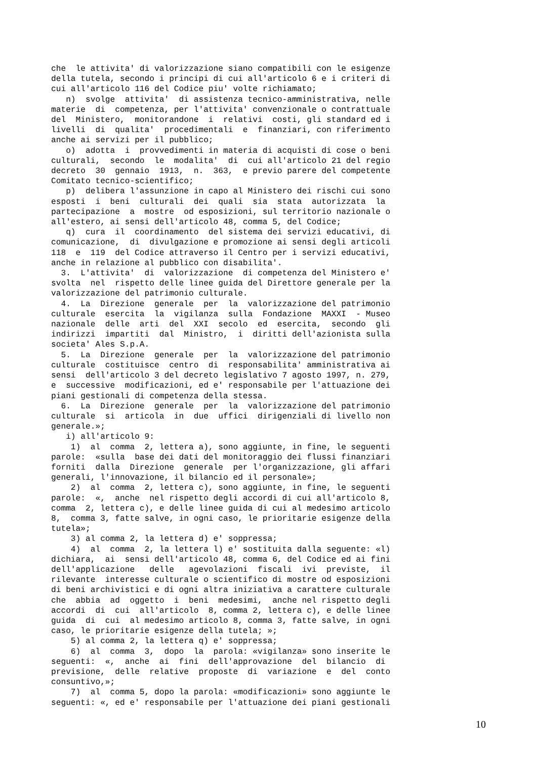che le attivita' di valorizzazione siano compatibili con le esigenze della tutela, secondo i principi di cui all'articolo 6 e i criteri di cui all'articolo 116 del Codice piu' volte richiamato; n) svolge attivita' di assistenza tecnico-amministrativa, nelle materie di competenza, per l'attivita' convenzionale o contrattuale del Ministero, monitorandone i relativi costi, gli standard ed i livelli di qualita' procedimentali e finanziari, con riferimento anche ai servizi per il pubblico; o) adotta i provvedimenti in materia di acquisti di cose o beni culturali, secondo le modalita' di cui all'articolo 21 del regio decreto 30 gennaio 1913, n. 363, e previo parere del competente Comitato tecnico-scientifico; p) delibera l'assunzione in capo al Ministero dei rischi cui sono esposti i beni culturali dei quali sia stata autorizzata la partecipazione a mostre od esposizioni, sul territorio nazionale o all'estero, ai sensi dell'articolo 48, comma 5, del Codice; q) cura il coordinamento del sistema dei servizi educativi, di comunicazione, di divulgazione e promozione ai sensi degli articoli 118 e 119 del Codice attraverso il Centro per i servizi educativi, anche in relazione al pubblico con disabilita'. 3. L'attivita' di valorizzazione di competenza del Ministero e' svolta nel rispetto delle linee guida del Direttore generale per la valorizzazione del patrimonio culturale. 4. La Direzione generale per la valorizzazione del patrimonio culturale esercita la vigilanza sulla Fondazione MAXXI - Museo nazionale delle arti del XXI secolo ed esercita, secondo gli indirizzi impartiti dal Ministro, i diritti dell'azionista sulla societa' Ales S.p.A. 5. La Direzione generale per la valorizzazione del patrimonio culturale costituisce centro di responsabilita' amministrativa ai sensi dell'articolo 3 del decreto legislativo 7 agosto 1997, n. 279, e successive modificazioni, ed e' responsabile per l'attuazione dei piani gestionali di competenza della stessa. 6. La Direzione generale per la valorizzazione del patrimonio culturale si articola in due uffici dirigenziali di livello non generale.»; i) all'articolo 9: 1) al comma 2, lettera a), sono aggiunte, in fine, le seguenti parole: «sulla base dei dati del monitoraggio dei flussi finanziari forniti dalla Direzione generale per l'organizzazione, gli affari generali, l'innovazione, il bilancio ed il personale»; 2) al comma 2, lettera c), sono aggiunte, in fine, le seguenti parole: «, anche nel rispetto degli accordi di cui all'articolo 8, comma 2, lettera c), e delle linee guida di cui al medesimo articolo 8, comma 3, fatte salve, in ogni caso, le prioritarie esigenze della tutela»; 3) al comma 2, la lettera d) e' soppressa; 4) al comma 2, la lettera l) e' sostituita dalla seguente: «l) dichiara, ai sensi dell'articolo 48, comma 6, del Codice ed ai fini dell'applicazione delle agevolazioni fiscali ivi previste, il rilevante interesse culturale o scientifico di mostre od esposizioni di beni archivistici e di ogni altra iniziativa a carattere culturale che abbia ad oggetto i beni medesimi, anche nel rispetto degli accordi di cui all'articolo 8, comma 2, lettera c), e delle linee guida di cui al medesimo articolo 8, comma 3, fatte salve, in ogni caso, le prioritarie esigenze della tutela; »; 5) al comma 2, la lettera q) e' soppressa; 6) al comma 3, dopo la parola: «vigilanza» sono inserite le seguenti: «, anche ai fini dell'approvazione del bilancio di previsione, delle relative proposte di variazione e del conto consuntivo,»; 7) al comma 5, dopo la parola: «modificazioni» sono aggiunte le seguenti: «, ed e' responsabile per l'attuazione dei piani gestionali
10